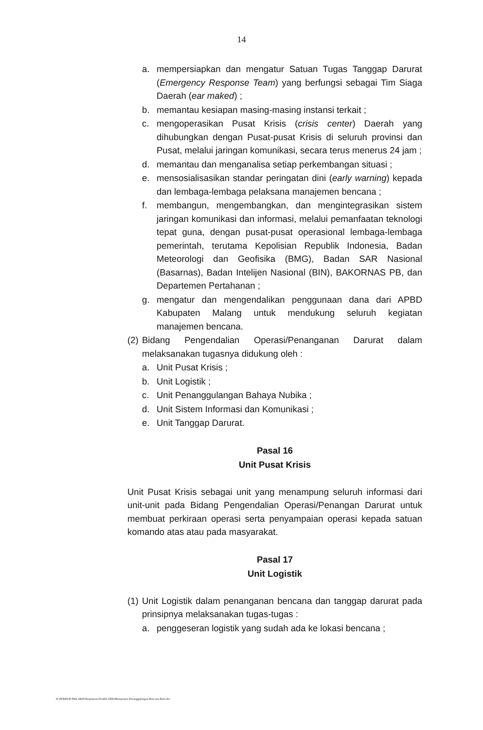14
a. mempersiapkan dan mengatur Satuan Tugas Tanggap Darurat (Emergency Response Team) yang berfungsi sebagai Tim Siaga Daerah (ear maked) ;
b. memantau kesiapan masing-masing instansi terkait ;
c. mengoperasikan Pusat Krisis (crisis center) Daerah yang dihubungkan dengan Pusat-pusat Krisis di seluruh provinsi dan Pusat, melalui jaringan komunikasi, secara terus menerus 24 jam ;
d. memantau dan menganalisa setiap perkembangan situasi ;
e. mensosialisasikan standar peringatan dini (early warning) kepada dan lembaga-lembaga pelaksana manajemen bencana ;
f. membangun, mengembangkan, dan mengintegrasikan sistem jaringan komunikasi dan informasi, melalui pemanfaatan teknologi tepat guna, dengan pusat-pusat operasional lembaga-lembaga pemerintah, terutama Kepolisian Republik Indonesia, Badan Meteorologi dan Geofisika (BMG), Badan SAR Nasional (Basarnas), Badan Intelijen Nasional (BIN), BAKORNAS PB, dan Departemen Pertahanan ;
g. mengatur dan mengendalikan penggunaan dana dari APBD Kabupaten Malang untuk mendukung seluruh kegiatan manajemen bencana.
(2) Bidang Pengendalian Operasi/Penanganan Darurat dalam melaksanakan tugasnya didukung oleh :
a. Unit Pusat Krisis ;
b. Unit Logistik ;
c. Unit Penanggulangan Bahaya Nubika ;
d. Unit Sistem Informasi dan Komunikasi ;
e. Unit Tanggap Darurat.
Pasal 16
Unit Pusat Krisis
Unit Pusat Krisis sebagai unit yang menampung seluruh informasi dari unit-unit pada Bidang Pengendalian Operasi/Penangan Darurat untuk membuat perkiraan operasi serta penyampaian operasi kepada satuan komando atas atau pada masyarakat.
Pasal 17
Unit Logistik
(1) Unit Logistik dalam penanganan bencana dan tanggap darurat pada prinsipnya melaksanakan tugas-tugas :
a. penggeseran logistik yang sudah ada ke lokasi bencana ;
D:\PERBUB PAK ARIS\Keputusan Pendek 2006\Manajemen Penanggulangan Bencana Baru.doc